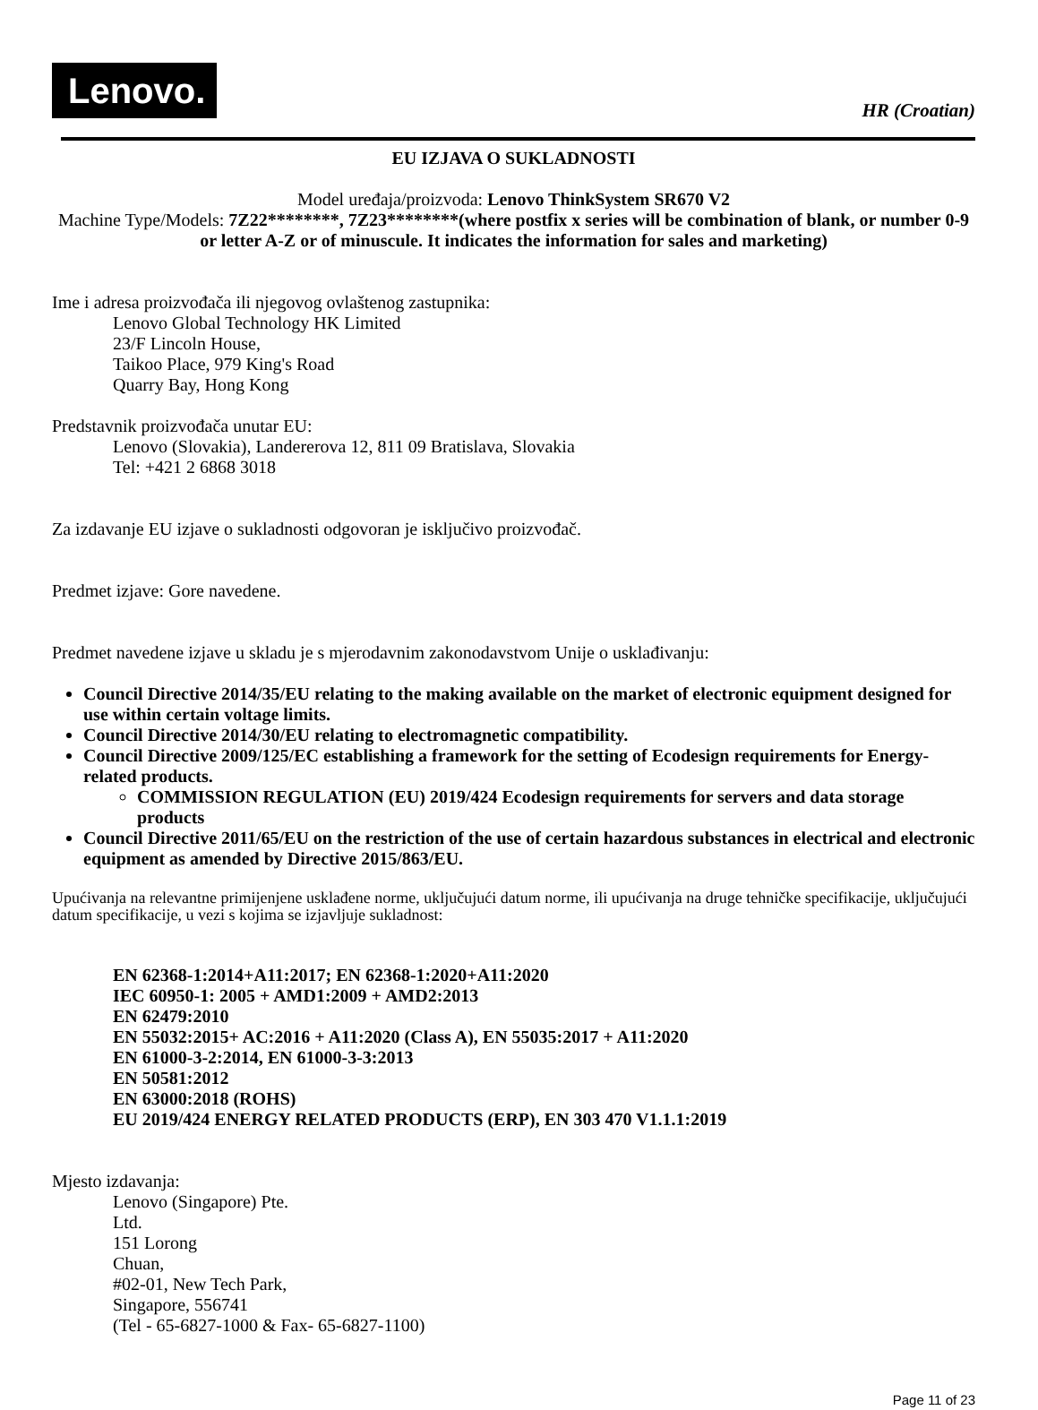Lenovo.
HR (Croatian)
EU IZJAVA O SUKLADNOSTI
Model uređaja/proizvoda: Lenovo ThinkSystem SR670 V2
Machine Type/Models: 7Z22********, 7Z23********(where postfix x series will be combination of blank, or number 0-9 or letter A-Z or of minuscule. It indicates the information for sales and marketing)
Ime i adresa proizvođača ili njegovog ovlaštenog zastupnika:
Lenovo Global Technology HK Limited
23/F Lincoln House,
Taikoo Place, 979 King's Road
Quarry Bay, Hong Kong
Predstavnik proizvođača unutar EU:
Lenovo (Slovakia), Landererova 12, 811 09 Bratislava, Slovakia
Tel: +421 2 6868 3018
Za izdavanje EU izjave o sukladnosti odgovoran je isključivo proizvođač.
Predmet izjave: Gore navedene.
Predmet navedene izjave u skladu je s mjerodavnim zakonodavstvom Unije o usklađivanju:
Council Directive 2014/35/EU relating to the making available on the market of electronic equipment designed for use within certain voltage limits.
Council Directive 2014/30/EU relating to electromagnetic compatibility.
Council Directive 2009/125/EC establishing a framework for the setting of Ecodesign requirements for Energy-related products.
COMMISSION REGULATION (EU) 2019/424 Ecodesign requirements for servers and data storage products
Council Directive 2011/65/EU on the restriction of the use of certain hazardous substances in electrical and electronic equipment as amended by Directive 2015/863/EU.
Upućivanja na relevantne primijenjene usklađene norme, uključujući datum norme, ili upućivanja na druge tehničke specifikacije, uključujući datum specifikacije, u vezi s kojima se izjavljuje sukladnost:
EN 62368-1:2014+A11:2017; EN 62368-1:2020+A11:2020
IEC 60950-1: 2005 + AMD1:2009 + AMD2:2013
EN 62479:2010
EN 55032:2015+ AC:2016 + A11:2020 (Class A), EN 55035:2017 + A11:2020
EN 61000-3-2:2014, EN 61000-3-3:2013
EN 50581:2012
EN 63000:2018 (ROHS)
EU 2019/424 ENERGY RELATED PRODUCTS (ERP), EN 303 470 V1.1.1:2019
Mjesto izdavanja:
Lenovo (Singapore) Pte.
Ltd.
151 Lorong
Chuan,
#02-01, New Tech Park,
Singapore, 556741
(Tel - 65-6827-1000 & Fax- 65-6827-1100)
Page 11 of 23